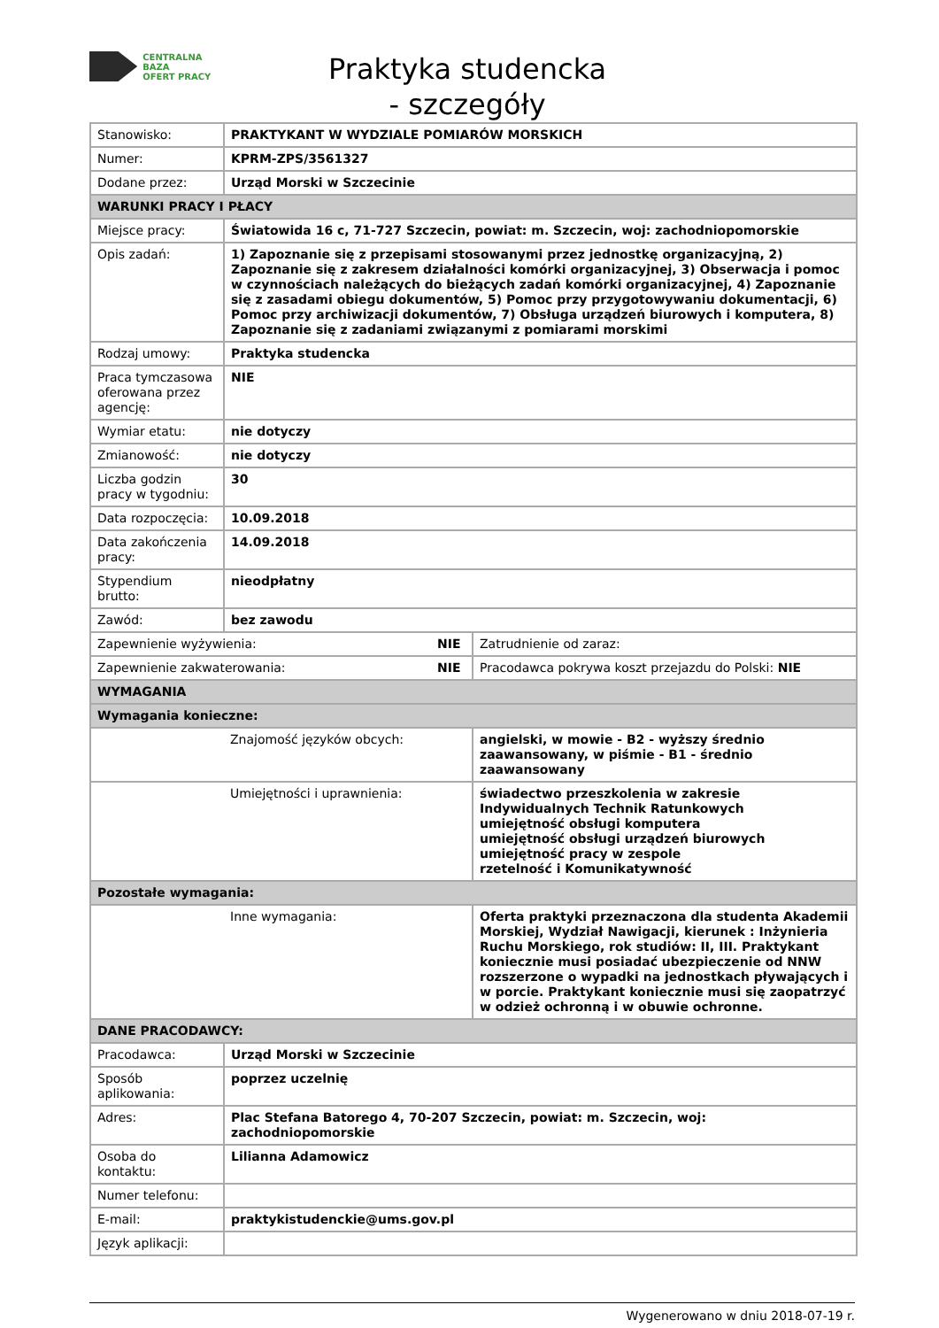CENTRALNA BAZA
OFERT PRACY
Praktyka studencka
- szczegóły
| Stanowisko: | PRAKTYKANT W WYDZIALE POMIARÓW MORSKICH | | |
| Numer: | KPRM-ZPS/3561327 | | |
| Dodane przez: | Urząd Morski w Szczecinie | | |
| WARUNKI PRACY I PŁACY | | | |
| Miejsce pracy: | Światowida 16 c, 71-727 Szczecin, powiat: m. Szczecin, woj: zachodniopomorskie | | |
| Opis zadań: | 1) Zapoznanie się z przepisami stosowanymi przez jednostkę organizacyjną, 2) Zapoznanie się z zakresem działalności komórki organizacyjnej, 3) Obserwacja i pomoc w czynnościach należących do bieżących zadań komórki organizacyjnej, 4) Zapoznanie się z zasadami obiegu dokumentów, 5) Pomoc przy przygotowywaniu dokumentacji, 6) Pomoc przy archiwizacji dokumentów, 7) Obsługa urządzeń biurowych i komputera, 8) Zapoznanie się z zadaniami związanymi z pomiarami morskimi | | |
| Rodzaj umowy: | Praktyka studencka | | |
| Praca tymczasowa oferowana przez agencję: | NIE | | |
| Wymiar etatu: | nie dotyczy | | |
| Zmianowość: | nie dotyczy | | |
| Liczba godzin pracy w tygodniu: | 30 | | |
| Data rozpoczęcia: | 10.09.2018 | | |
| Data zakończenia pracy: | 14.09.2018 | | |
| Stypendium brutto: | nieodpłatny | | |
| Zawód: | bez zawodu | | |
| Zapewnienie wyżywienia: | | NIE | Zatrudnienie od zaraz: |
| Zapewnienie zakwaterowania: | | NIE | Pracodawca pokrywa koszt przejazdu do Polski: NIE |
| WYMAGANIA | | | |
| Wymagania konieczne: | | | |
| | Znajomość języków obcych: | | angielski, w mowie - B2 - wyższy średnio zaawansowany, w piśmie - B1 - średnio zaawansowany |
| | Umiejętności i uprawnienia: | | świadectwo przeszkolenia w zakresie Indywidualnych Technik Ratunkowych umiejętność obsługi komputera umiejętność obsługi urządzeń biurowych umiejętność pracy w zespole rzetelność i Komunikatywność |
| Pozostałe wymagania: | | | |
| | Inne wymagania: | | Oferta praktyki przeznaczona dla studenta Akademii Morskiej, Wydział Nawigacji, kierunek : Inżynieria Ruchu Morskiego, rok studiów: II, III. Praktykant koniecznie musi posiadać ubezpieczenie od NNW rozszerzone o wypadki na jednostkach pływających i w porcie. Praktykant koniecznie musi się zaopatrzyć w odzież ochronną i w obuwie ochronne. |
| DANE PRACODAWCY: | | | |
| Pracodawca: | Urząd Morski w Szczecinie | | |
| Sposób aplikowania: | poprzez uczelnię | | |
| Adres: | Plac Stefana Batorego 4, 70-207 Szczecin, powiat: m. Szczecin, woj: zachodniopomorskie | | |
| Osoba do kontaktu: | Lilianna Adamowicz | | |
| Numer telefonu: | | | |
| E-mail: | praktykistudenckie@ums.gov.pl | | |
| Język aplikacji: | | | |
Wygenerowano w dniu 2018-07-19 r.